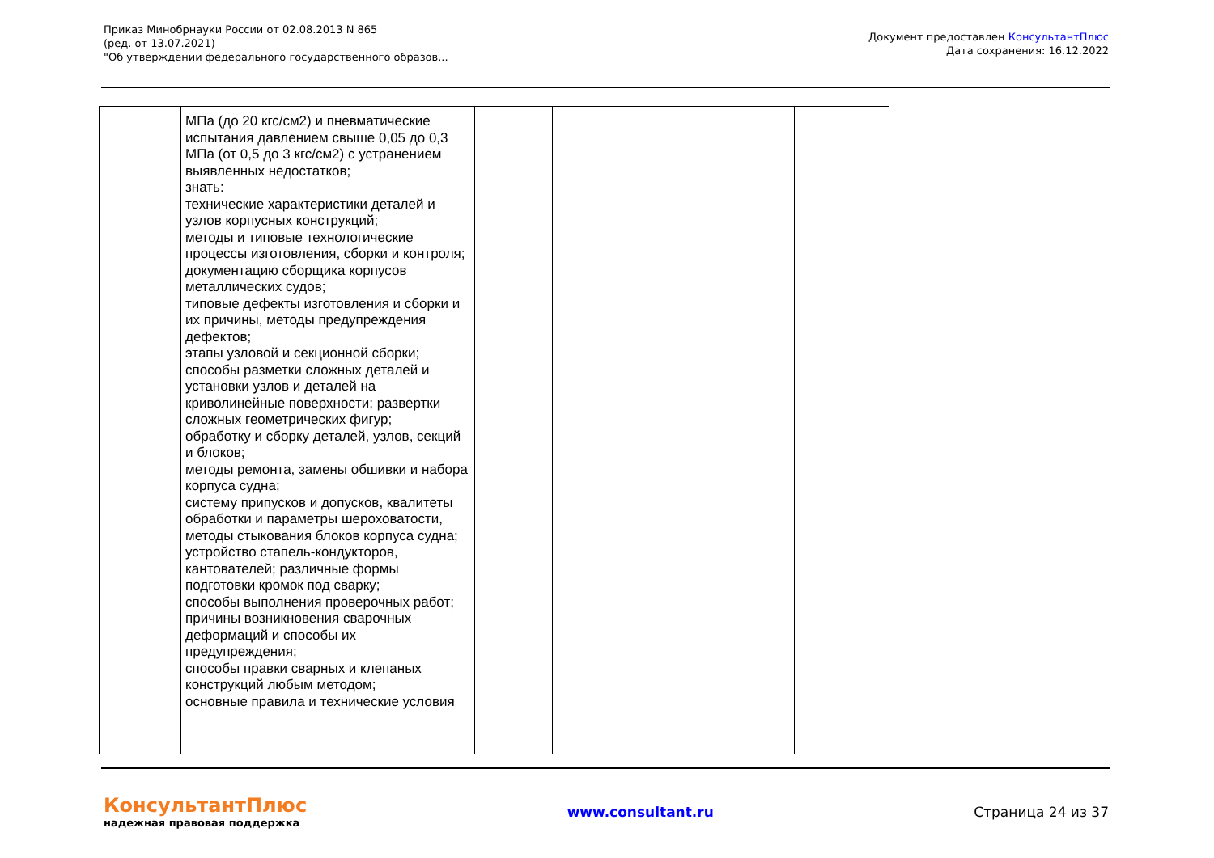Приказ Минобрнауки России от 02.08.2013 N 865
(ред. от 13.07.2021)
"Об утверждении федерального государственного образов...
Документ предоставлен КонсультантПлюс
Дата сохранения: 16.12.2022
| | МПа (до 20 кгс/см2) и пневматические испытания давлением свыше 0,05 до 0,3 МПа (от 0,5 до 3 кгс/см2) с устранением выявленных недостатков; знать: технические характеристики деталей и узлов корпусных конструкций; методы и типовые технологические процессы изготовления, сборки и контроля; документацию сборщика корпусов металлических судов; типовые дефекты изготовления и сборки и их причины, методы предупреждения дефектов; этапы узловой и секционной сборки; способы разметки сложных деталей и установки узлов и деталей на криволинейные поверхности; развертки сложных геометрических фигур; обработку и сборку деталей, узлов, секций и блоков; методы ремонта, замены обшивки и набора корпуса судна; систему припусков и допусков, квалитеты обработки и параметры шероховатости, методы стыкования блоков корпуса судна; устройство стапель-кондукторов, кантователей; различные формы подготовки кромок под сварку; способы выполнения проверочных работ; причины возникновения сварочных деформаций и способы их предупреждения; способы правки сварных и клепаных конструкций любым методом; основные правила и технические условия | | | | |
КонсультантПлюс
надежная правовая поддержка
www.consultant.ru Страница 24 из 37